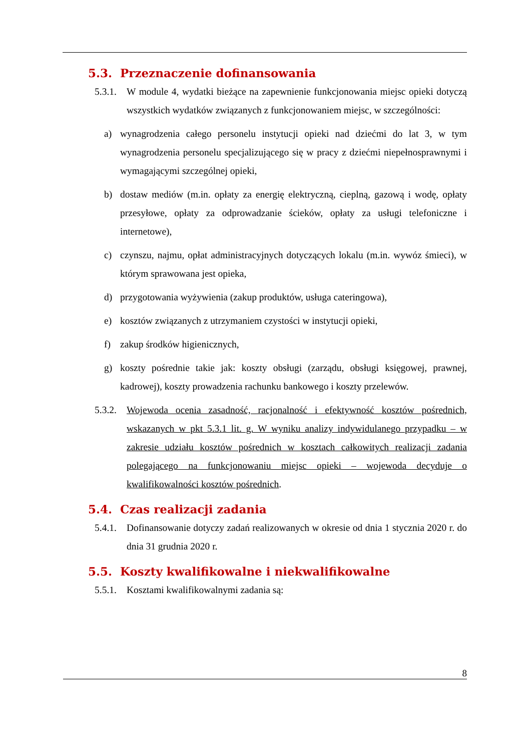5.3. Przeznaczenie dofinansowania
5.3.1.
W module 4, wydatki bieżące na zapewnienie funkcjonowania miejsc opieki dotyczą wszystkich wydatków związanych z funkcjonowaniem miejsc, w szczególności:
a) wynagrodzenia całego personelu instytucji opieki nad dziećmi do lat 3, w tym wynagrodzenia personelu specjalizującego się w pracy z dziećmi niepełnosprawnymi i wymagającymi szczególnej opieki,
b) dostaw mediów (m.in. opłaty za energię elektryczną, cieplną, gazową i wodę, opłaty przesyłowe, opłaty za odprowadzanie ścieków, opłaty za usługi telefoniczne i internetowe),
c) czynszu, najmu, opłat administracyjnych dotyczących lokalu (m.in. wywóz śmieci), w którym sprawowana jest opieka,
d) przygotowania wyżywienia (zakup produktów, usługa cateringowa),
e) kosztów związanych z utrzymaniem czystości w instytucji opieki,
f) zakup środków higienicznych,
g) koszty pośrednie takie jak: koszty obsługi (zarządu, obsługi księgowej, prawnej, kadrowej), koszty prowadzenia rachunku bankowego i koszty przelewów.
5.3.2.
Wojewoda ocenia zasadność, racjonalność i efektywność kosztów pośrednich, wskazanych w pkt 5.3.1 lit. g. W wyniku analizy indywidulanego przypadku – w zakresie udziału kosztów pośrednich w kosztach całkowitych realizacji zadania polegającego na funkcjonowaniu miejsc opieki – wojewoda decyduje o kwalifikowalności kosztów pośrednich.
5.4. Czas realizacji zadania
5.4.1.
Dofinansowanie dotyczy zadań realizowanych w okresie od dnia 1 stycznia 2020 r. do dnia 31 grudnia 2020 r.
5.5. Koszty kwalifikowalne i niekwalifikowalne
5.5.1.
Kosztami kwalifikowalnymi zadania są:
8